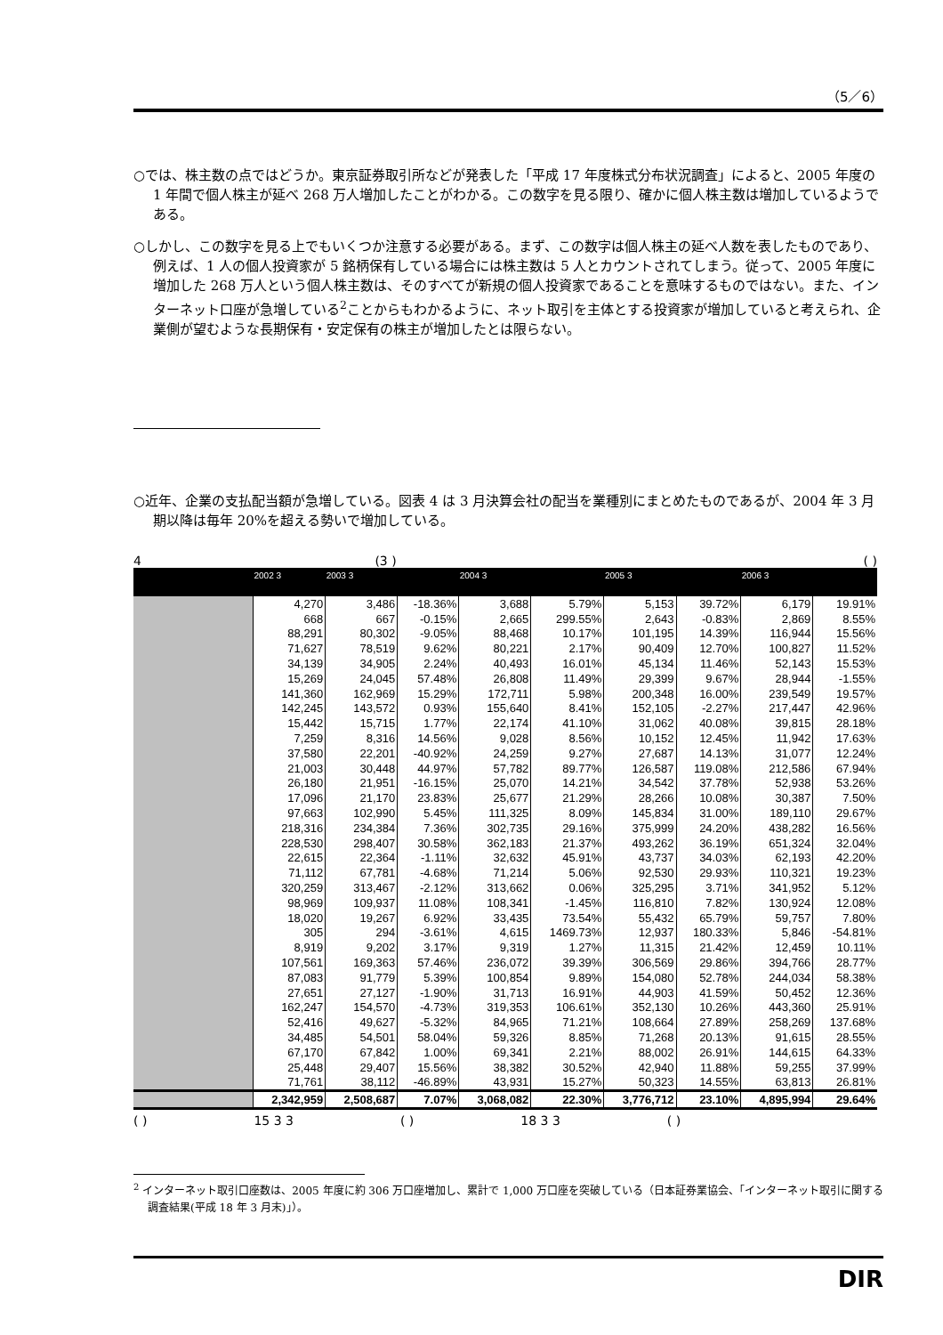（5／6）
○では、株主数の点ではどうか。東京証券取引所などが発表した「平成 17 年度株式分布状況調査」によると、2005 年度の 1 年間で個人株主が延べ 268 万人増加したことがわかる。この数字を見る限り、確かに個人株主数は増加しているようである。
○しかし、この数字を見る上でもいくつか注意する必要がある。まず、この数字は個人株主の延べ人数を表したものであり、例えば、1 人の個人投資家が 5 銘柄保有している場合には株主数は 5 人とカウントされてしまう。従って、2005 年度に増加した 268 万人という個人株主数は、そのすべてが新規の個人投資家であることを意味するものではない。また、インターネット口座が急増している<sup>2</sup>ことからもわかるように、ネット取引を主体とする投資家が増加していると考えられ、企業側が望むような長期保有・安定保有の株主が増加したとは限らない。
○近年、企業の支払配当額が急増している。図表 4 は 3 月決算会社の配当を業種別にまとめたものであるが、2004 年 3 月期以降は毎年 20%を超える勢いで増加している。
4 (3 ) ( )
| | 2002 3 | 2003 3 | | 2004 3 | | 2005 3 | | 2006 3 | |
| --- | --- | --- | --- | --- | --- | --- | --- | --- | --- |
| | 4,270 | 3,486 | -18.36% | 3,688 | 5.79% | 5,153 | 39.72% | 6,179 | 19.91% |
| | 668 | 667 | -0.15% | 2,665 | 299.55% | 2,643 | -0.83% | 2,869 | 8.55% |
| | 88,291 | 80,302 | -9.05% | 88,468 | 10.17% | 101,195 | 14.39% | 116,944 | 15.56% |
| | 71,627 | 78,519 | 9.62% | 80,221 | 2.17% | 90,409 | 12.70% | 100,827 | 11.52% |
| | 34,139 | 34,905 | 2.24% | 40,493 | 16.01% | 45,134 | 11.46% | 52,143 | 15.53% |
| | 15,269 | 24,045 | 57.48% | 26,808 | 11.49% | 29,399 | 9.67% | 28,944 | -1.55% |
| | 141,360 | 162,969 | 15.29% | 172,711 | 5.98% | 200,348 | 16.00% | 239,549 | 19.57% |
| | 142,245 | 143,572 | 0.93% | 155,640 | 8.41% | 152,105 | -2.27% | 217,447 | 42.96% |
| | 15,442 | 15,715 | 1.77% | 22,174 | 41.10% | 31,062 | 40.08% | 39,815 | 28.18% |
| | 7,259 | 8,316 | 14.56% | 9,028 | 8.56% | 10,152 | 12.45% | 11,942 | 17.63% |
| | 37,580 | 22,201 | -40.92% | 24,259 | 9.27% | 27,687 | 14.13% | 31,077 | 12.24% |
| | 21,003 | 30,448 | 44.97% | 57,782 | 89.77% | 126,587 | 119.08% | 212,586 | 67.94% |
| | 26,180 | 21,951 | -16.15% | 25,070 | 14.21% | 34,542 | 37.78% | 52,938 | 53.26% |
| | 17,096 | 21,170 | 23.83% | 25,677 | 21.29% | 28,266 | 10.08% | 30,387 | 7.50% |
| | 97,663 | 102,990 | 5.45% | 111,325 | 8.09% | 145,834 | 31.00% | 189,110 | 29.67% |
| | 218,316 | 234,384 | 7.36% | 302,735 | 29.16% | 375,999 | 24.20% | 438,282 | 16.56% |
| | 228,530 | 298,407 | 30.58% | 362,183 | 21.37% | 493,262 | 36.19% | 651,324 | 32.04% |
| | 22,615 | 22,364 | -1.11% | 32,632 | 45.91% | 43,737 | 34.03% | 62,193 | 42.20% |
| | 71,112 | 67,781 | -4.68% | 71,214 | 5.06% | 92,530 | 29.93% | 110,321 | 19.23% |
| | 320,259 | 313,467 | -2.12% | 313,662 | 0.06% | 325,295 | 3.71% | 341,952 | 5.12% |
| | 98,969 | 109,937 | 11.08% | 108,341 | -1.45% | 116,810 | 7.82% | 130,924 | 12.08% |
| | 18,020 | 19,267 | 6.92% | 33,435 | 73.54% | 55,432 | 65.79% | 59,757 | 7.80% |
| | 305 | 294 | -3.61% | 4,615 | 1469.73% | 12,937 | 180.33% | 5,846 | -54.81% |
| | 8,919 | 9,202 | 3.17% | 9,319 | 1.27% | 11,315 | 21.42% | 12,459 | 10.11% |
| | 107,561 | 169,363 | 57.46% | 236,072 | 39.39% | 306,569 | 29.86% | 394,766 | 28.77% |
| | 87,083 | 91,779 | 5.39% | 100,854 | 9.89% | 154,080 | 52.78% | 244,034 | 58.38% |
| | 27,651 | 27,127 | -1.90% | 31,713 | 16.91% | 44,903 | 41.59% | 50,452 | 12.36% |
| | 162,247 | 154,570 | -4.73% | 319,353 | 106.61% | 352,130 | 10.26% | 443,360 | 25.91% |
| | 52,416 | 49,627 | -5.32% | 84,965 | 71.21% | 108,664 | 27.89% | 258,269 | 137.68% |
| | 34,485 | 54,501 | 58.04% | 59,326 | 8.85% | 71,268 | 20.13% | 91,615 | 28.55% |
| | 67,170 | 67,842 | 1.00% | 69,341 | 2.21% | 88,002 | 26.91% | 144,615 | 64.33% |
| | 25,448 | 29,407 | 15.56% | 38,382 | 30.52% | 42,940 | 11.88% | 59,255 | 37.99% |
| | 71,761 | 38,112 | -46.89% | 43,931 | 15.27% | 50,323 | 14.55% | 63,813 | 26.81% |
| | 2,342,959 | 2,508,687 | 7.07% | 3,068,082 | 22.30% | 3,776,712 | 23.10% | 4,895,994 | 29.64% |
( ) 15 3 3 ( ) 18 3 3 ( )
<sup>2</sup> インターネット取引口座数は、2005 年度に約 306 万口座増加し、累計で 1,000 万口座を突破している（日本証券業協会、「インターネット取引に関する調査結果(平成 18 年 3 月末)」）。
DIR